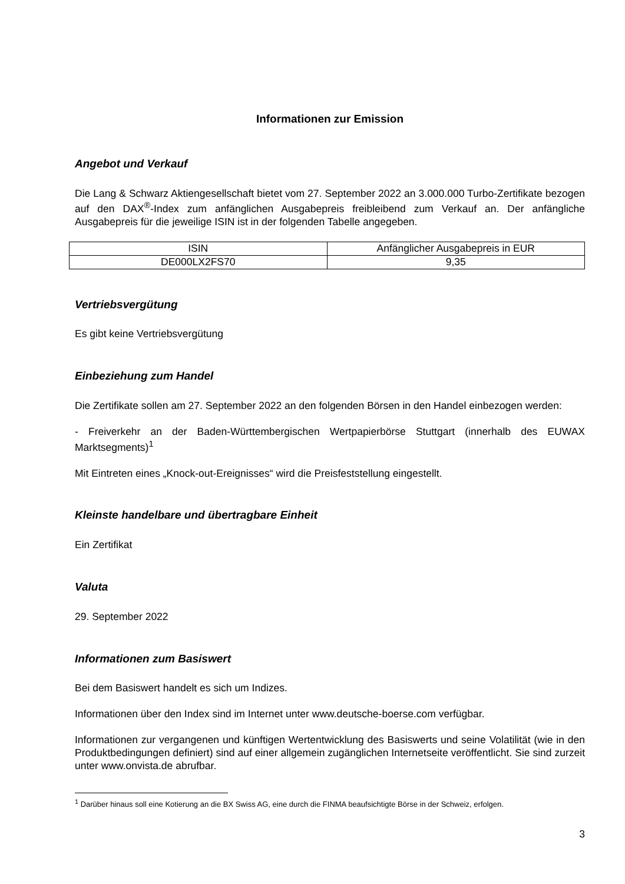Informationen zur Emission
Angebot und Verkauf
Die Lang & Schwarz Aktiengesellschaft bietet vom 27. September 2022 an 3.000.000 Turbo-Zertifikate bezogen auf den DAX<sup>®</sup>-Index zum anfänglichen Ausgabepreis freibleibend zum Verkauf an. Der anfängliche Ausgabepreis für die jeweilige ISIN ist in der folgenden Tabelle angegeben.
| ISIN | Anfänglicher Ausgabepreis in EUR |
| DE000LX2FS70 | 9,35 |
Vertriebsvergütung
Es gibt keine Vertriebsvergütung
Einbeziehung zum Handel
Die Zertifikate sollen am 27. September 2022 an den folgenden Börsen in den Handel einbezogen werden:
- Freiverkehr an der Baden-Württembergischen Wertpapierbörse Stuttgart (innerhalb des EUWAX Marktsegments)<sup>1</sup>
Mit Eintreten eines „Knock-out-Ereignisses“ wird die Preisfeststellung eingestellt.
Kleinste handelbare und übertragbare Einheit
Ein Zertifikat
Valuta
29. September 2022
Informationen zum Basiswert
Bei dem Basiswert handelt es sich um Indizes.
Informationen über den Index sind im Internet unter www.deutsche-boerse.com verfügbar.
Informationen zur vergangenen und künftigen Wertentwicklung des Basiswerts und seine Volatilität (wie in den Produktbedingungen definiert) sind auf einer allgemein zugänglichen Internetseite veröffentlicht. Sie sind zurzeit unter www.onvista.de abrufbar.
<sup>1</sup> Darüber hinaus soll eine Kotierung an die BX Swiss AG, eine durch die FINMA beaufsichtigte Börse in der Schweiz, erfolgen.
3